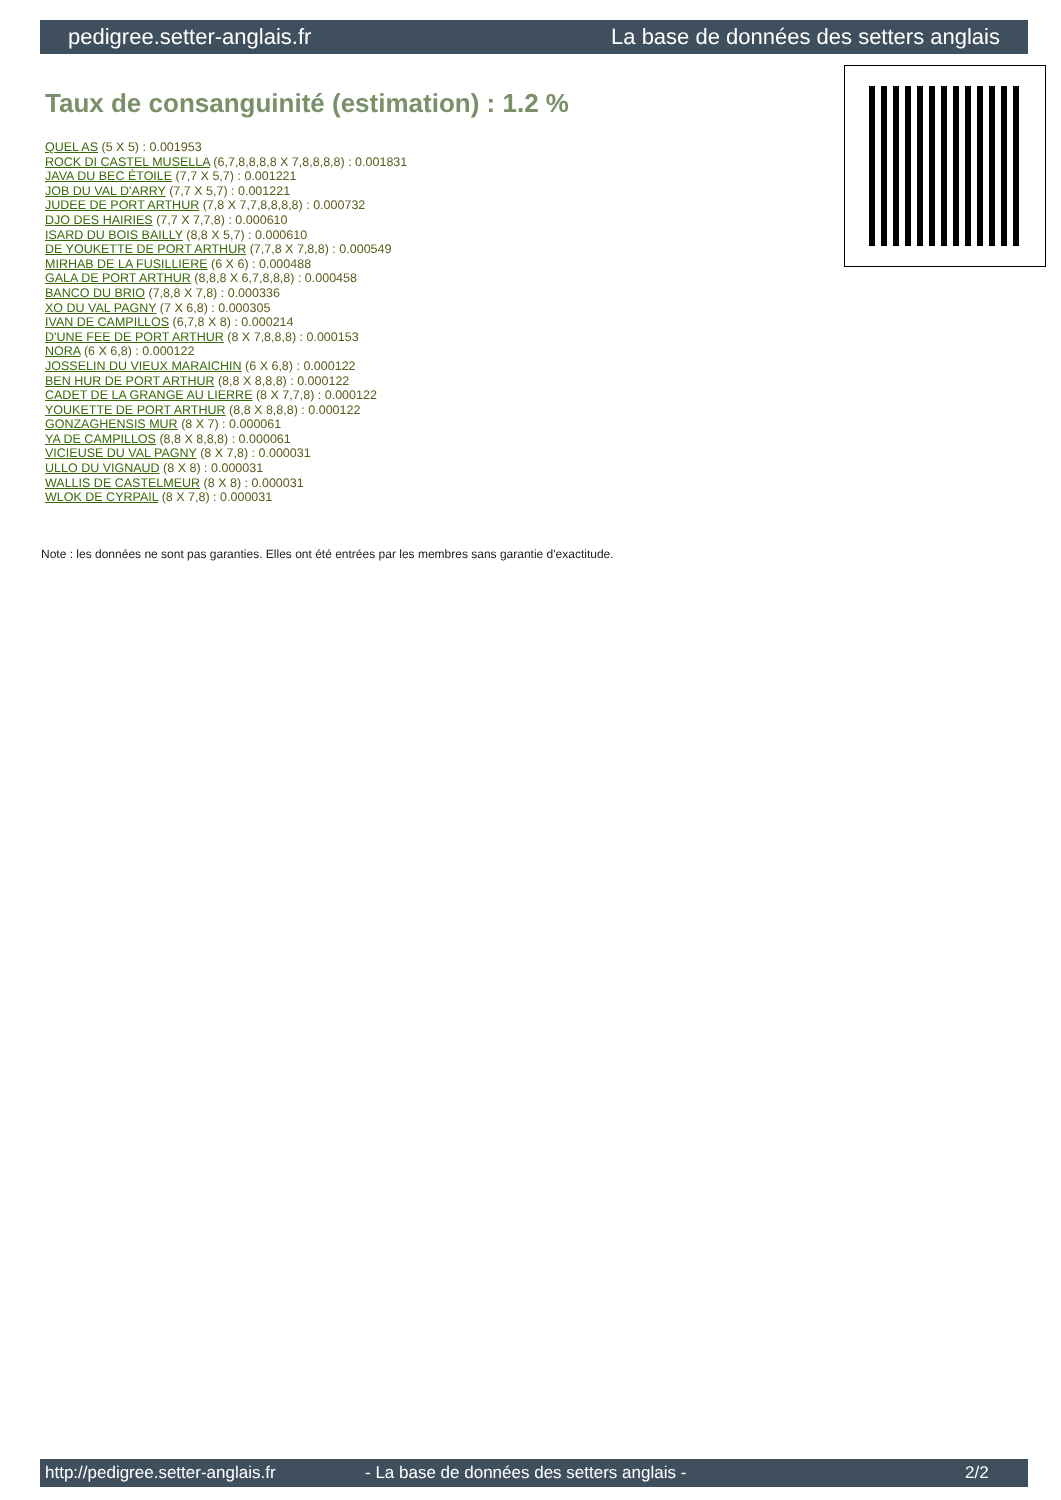pedigree.setter-anglais.fr La base de données des setters anglais
Taux de consanguinité (estimation) : 1.2 %
QUEL AS (5 X 5) : 0.001953
ROCK DI CASTEL MUSELLA (6,7,8,8,8,8 X 7,8,8,8,8) : 0.001831
JAVA DU BEC ÉTOILE (7,7 X 5,7) : 0.001221
JOB DU VAL D'ARRY (7,7 X 5,7) : 0.001221
JUDEE DE PORT ARTHUR (7,8 X 7,7,8,8,8,8) : 0.000732
DJO DES HAIRIES (7,7 X 7,7,8) : 0.000610
ISARD DU BOIS BAILLY (8,8 X 5,7) : 0.000610
DE YOUKETTE DE PORT ARTHUR (7,7,8 X 7,8,8) : 0.000549
MIRHAB DE LA FUSILLIERE (6 X 6) : 0.000488
GALA DE PORT ARTHUR (8,8,8 X 6,7,8,8,8) : 0.000458
BANCO DU BRIO (7,8,8 X 7,8) : 0.000336
XO DU VAL PAGNY (7 X 6,8) : 0.000305
IVAN DE CAMPILLOS (6,7,8 X 8) : 0.000214
D'UNE FEE DE PORT ARTHUR (8 X 7,8,8,8) : 0.000153
NORA (6 X 6,8) : 0.000122
JOSSELIN DU VIEUX MARAICHIN (6 X 6,8) : 0.000122
BEN HUR DE PORT ARTHUR (8,8 X 8,8,8) : 0.000122
CADET DE LA GRANGE AU LIERRE (8 X 7,7,8) : 0.000122
YOUKETTE DE PORT ARTHUR (8,8 X 8,8,8) : 0.000122
GONZAGHENSIS MUR (8 X 7) : 0.000061
YA DE CAMPILLOS (8,8 X 8,8,8) : 0.000061
VICIEUSE DU VAL PAGNY (8 X 7,8) : 0.000031
ULLO DU VIGNAUD (8 X 8) : 0.000031
WALLIS DE CASTELMEUR (8 X 8) : 0.000031
WLOK DE CYRPAIL (8 X 7,8) : 0.000031
Note : les données ne sont pas garanties. Elles ont été entrées par les membres sans garantie d'exactitude.
http://pedigree.setter-anglais.fr - La base de données des setters anglais - 2/2